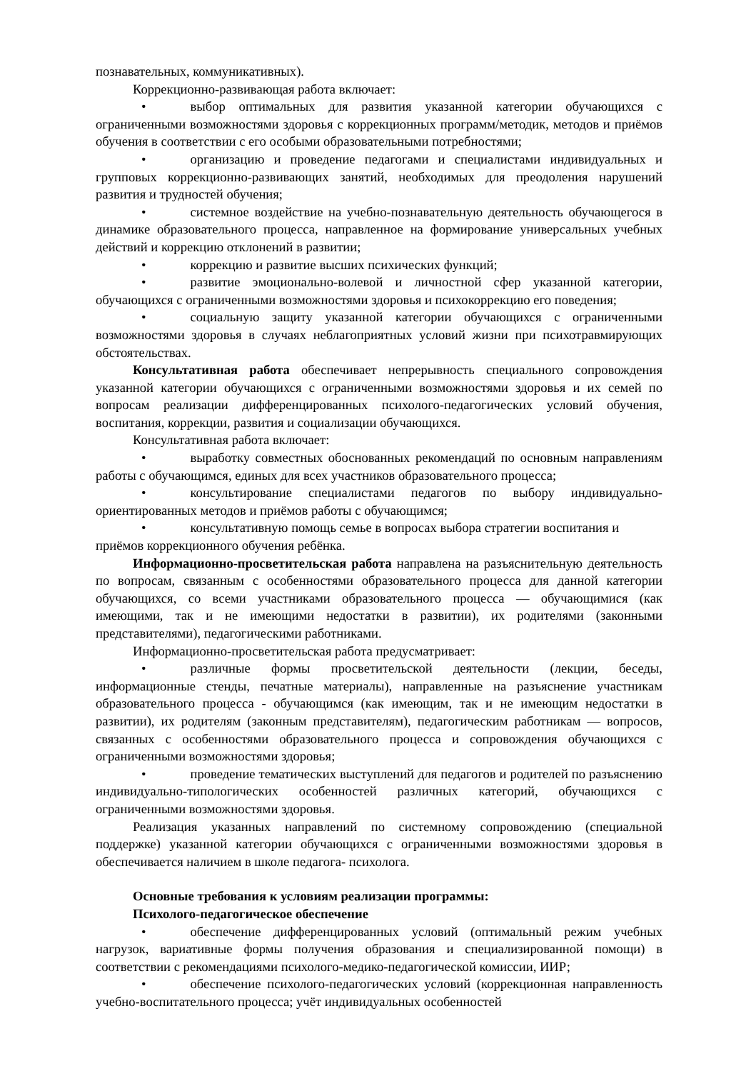познавательных, коммуникативных).
Коррекционно-развивающая работа включает:
• выбор оптимальных для развития указанной категории обучающихся с ограниченными возможностями здоровья с коррекционных программ/методик, методов и приёмов обучения в соответствии с его особыми образовательными потребностями;
• организацию и проведение педагогами и специалистами индивидуальных и групповых коррекционно-развивающих занятий, необходимых для преодоления нарушений развития и трудностей обучения;
• системное воздействие на учебно-познавательную деятельность обучающегося в динамике образовательного процесса, направленное на формирование универсальных учебных действий и коррекцию отклонений в развитии;
• коррекцию и развитие высших психических функций;
• развитие эмоционально-волевой и личностной сфер указанной категории, обучающихся с ограниченными возможностями здоровья и психокоррекцию его поведения;
• социальную защиту указанной категории обучающихся с ограниченными возможностями здоровья в случаях неблагоприятных условий жизни при психотравмирующих обстоятельствах.
Консультативная работа обеспечивает непрерывность специального сопровождения указанной категории обучающихся с ограниченными возможностями здоровья и их семей по вопросам реализации дифференцированных психолого-педагогических условий обучения, воспитания, коррекции, развития и социализации обучающихся.
Консультативная работа включает:
• выработку совместных обоснованных рекомендаций по основным направлениям работы с обучающимся, единых для всех участников образовательного процесса;
• консультирование специалистами педагогов по выбору индивидуально-ориентированных методов и приёмов работы с обучающимся;
• консультативную помощь семье в вопросах выбора стратегии воспитания и приёмов коррекционного обучения ребёнка.
Информационно-просветительская работа направлена на разъяснительную деятельность по вопросам, связанным с особенностями образовательного процесса для данной категории обучающихся, со всеми участниками образовательного процесса — обучающимися (как имеющими, так и не имеющими недостатки в развитии), их родителями (законными представителями), педагогическими работниками.
Информационно-просветительская работа предусматривает:
• различные формы просветительской деятельности (лекции, беседы, информационные стенды, печатные материалы), направленные на разъяснение участникам образовательного процесса - обучающимся (как имеющим, так и не имеющим недостатки в развитии), их родителям (законным представителям), педагогическим работникам — вопросов, связанных с особенностями образовательного процесса и сопровождения обучающихся с ограниченными возможностями здоровья;
• проведение тематических выступлений для педагогов и родителей по разъяснению индивидуально-типологических особенностей различных категорий, обучающихся с ограниченными возможностями здоровья.
Реализация указанных направлений по системному сопровождению (специальной поддержке) указанной категории обучающихся с ограниченными возможностями здоровья в обеспечивается наличием в школе педагога- психолога.
Основные требования к условиям реализации программы:
Психолого-педагогическое обеспечение
• обеспечение дифференцированных условий (оптимальный режим учебных нагрузок, вариативные формы получения образования и специализированной помощи) в соответствии с рекомендациями психолого-медико-педагогической комиссии, ИИР;
• обеспечение психолого-педагогических условий (коррекционная направленность учебно-воспитательного процесса; учёт индивидуальных особенностей